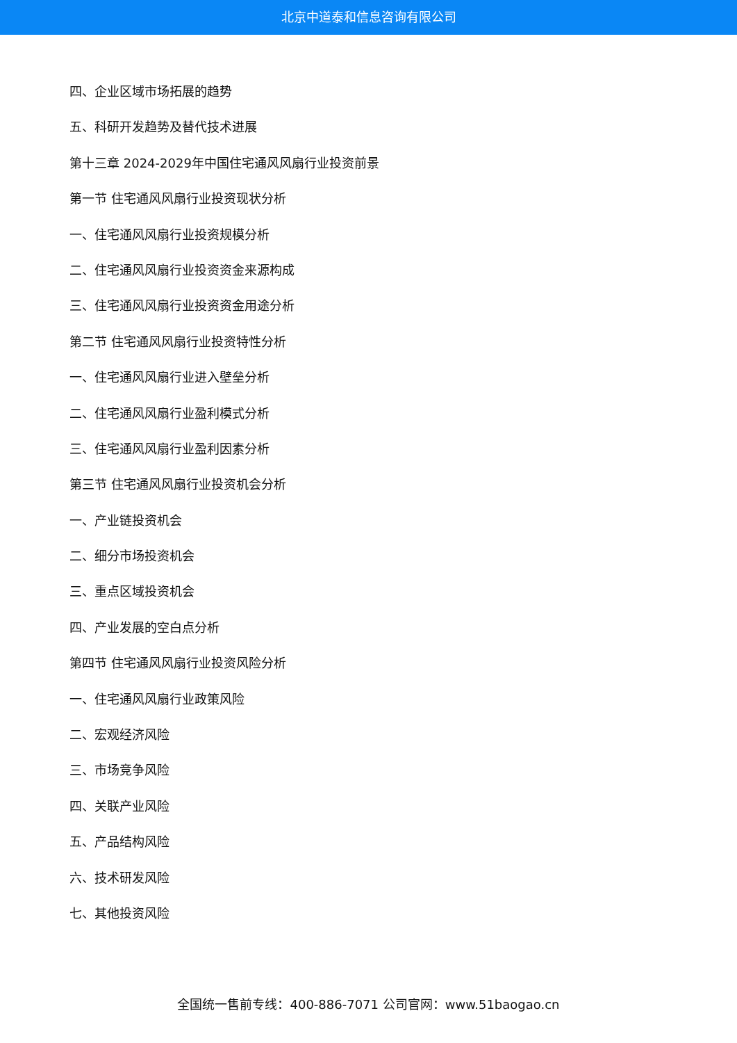北京中道泰和信息咨询有限公司
四、企业区域市场拓展的趋势
五、科研开发趋势及替代技术进展
第十三章 2024-2029年中国住宅通风风扇行业投资前景
第一节 住宅通风风扇行业投资现状分析
一、住宅通风风扇行业投资规模分析
二、住宅通风风扇行业投资资金来源构成
三、住宅通风风扇行业投资资金用途分析
第二节 住宅通风风扇行业投资特性分析
一、住宅通风风扇行业进入壁垒分析
二、住宅通风风扇行业盈利模式分析
三、住宅通风风扇行业盈利因素分析
第三节 住宅通风风扇行业投资机会分析
一、产业链投资机会
二、细分市场投资机会
三、重点区域投资机会
四、产业发展的空白点分析
第四节 住宅通风风扇行业投资风险分析
一、住宅通风风扇行业政策风险
二、宏观经济风险
三、市场竞争风险
四、关联产业风险
五、产品结构风险
六、技术研发风险
七、其他投资风险
全国统一售前专线：400-886-7071 公司官网：www.51baogao.cn